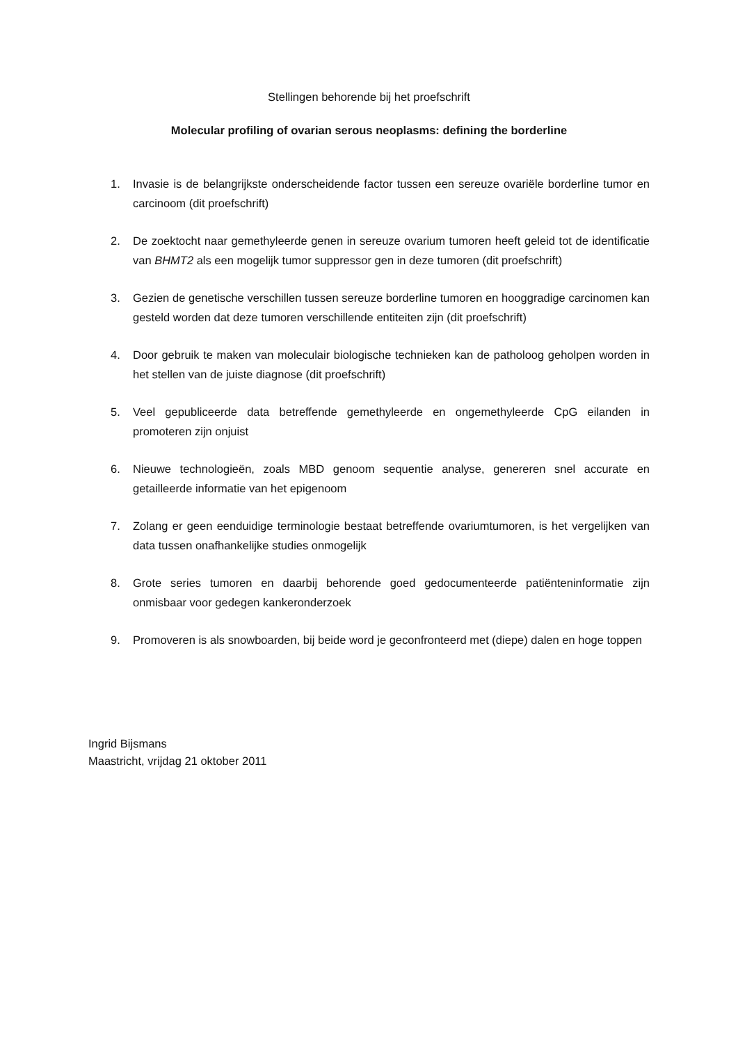Stellingen behorende bij het proefschrift
Molecular profiling of ovarian serous neoplasms: defining the borderline
1. Invasie is de belangrijkste onderscheidende factor tussen een sereuze ovariële borderline tumor en carcinoom (dit proefschrift)
2. De zoektocht naar gemethyleerde genen in sereuze ovarium tumoren heeft geleid tot de identificatie van BHMT2 als een mogelijk tumor suppressor gen in deze tumoren (dit proefschrift)
3. Gezien de genetische verschillen tussen sereuze borderline tumoren en hooggradige carcinomen kan gesteld worden dat deze tumoren verschillende entiteiten zijn (dit proefschrift)
4. Door gebruik te maken van moleculair biologische technieken kan de patholoog geholpen worden in het stellen van de juiste diagnose (dit proefschrift)
5. Veel gepubliceerde data betreffende gemethyleerde en ongemethyleerde CpG eilanden in promoteren zijn onjuist
6. Nieuwe technologieën, zoals MBD genoom sequentie analyse, genereren snel accurate en getailleerde informatie van het epigenoom
7. Zolang er geen eenduidige terminologie bestaat betreffende ovariumtumoren, is het vergelijken van data tussen onafhankelijke studies onmogelijk
8. Grote series tumoren en daarbij behorende goed gedocumenteerde patiënteninformatie zijn onmisbaar voor gedegen kankeronderzoek
9. Promoveren is als snowboarden, bij beide word je geconfronteerd met (diepe) dalen en hoge toppen
Ingrid Bijsmans
Maastricht, vrijdag 21 oktober 2011